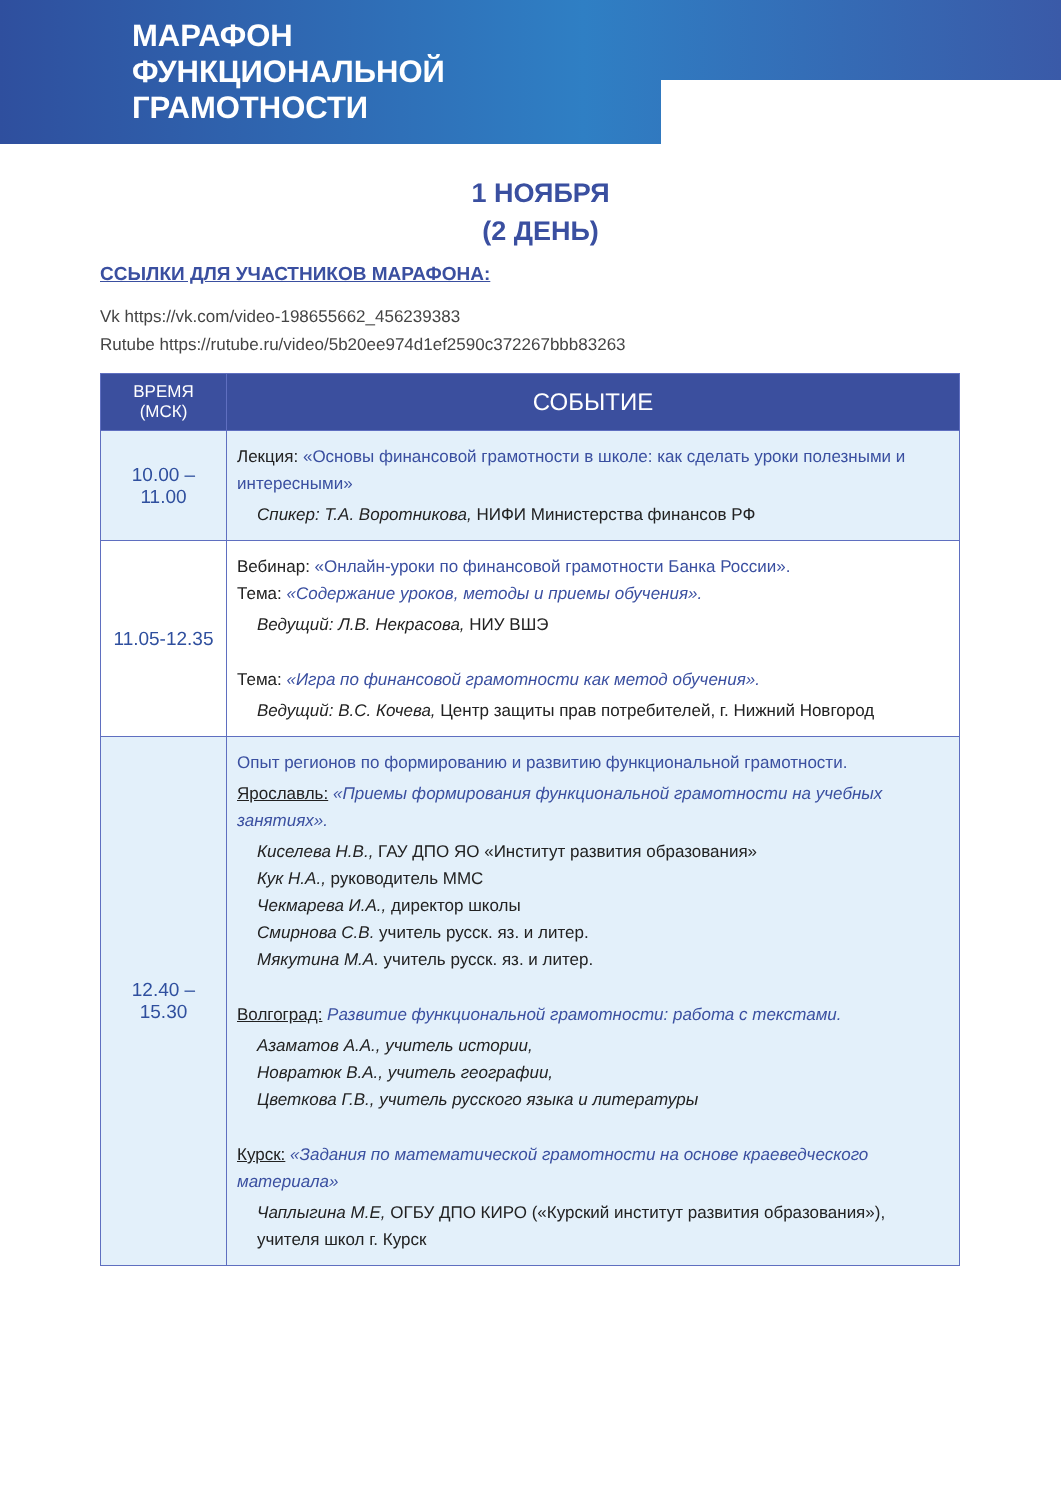МАРАФОН
ФУНКЦИОНАЛЬНОЙ
ГРАМОТНОСТИ
1 НОЯБРЯ
(2 ДЕНЬ)
ССЫЛКИ ДЛЯ УЧАСТНИКОВ МАРАФОНА:
Vk https://vk.com/video-198655662_456239383
Rutube https://rutube.ru/video/5b20ee974d1ef2590c372267bbb83263
| ВРЕМЯ (МСК) | СОБЫТИЕ |
| --- | --- |
| 10.00 – 11.00 | Лекция: «Основы финансовой грамотности в школе: как сделать уроки полезными и интересными» Спикер: Т.А. Воротникова, НИФИ Министерства финансов РФ |
| 11.05-12.35 | Вебинар: «Онлайн-уроки по финансовой грамотности Банка России». Тема: «Содержание уроков, методы и приемы обучения». Ведущий: Л.В. Некрасова, НИУ ВШЭ Тема: «Игра по финансовой грамотности как метод обучения». Ведущий: В.С. Кочева, Центр защиты прав потребителей, г. Нижний Новгород |
| 12.40 – 15.30 | Опыт регионов по формированию и развитию функциональной грамотности. Ярославль: «Приемы формирования функциональной грамотности на учебных занятиях». Киселева Н.В., ГАУ ДПО ЯО «Институт развития образования» Кук Н.А., руководитель ММС Чекмарева И.А., директор школы Смирнова С.В. учитель русск. яз. и литер. Мякутина М.А. учитель русск. яз. и литер. Волгоград: Развитие функциональной грамотности: работа с текстами. Азаматов А.А., учитель истории, Новратюк В.А., учитель географии, Цветкова Г.В., учитель русского языка и литературы Курск: «Задания по математической грамотности на основе краеведческого материала» Чаплыгина М.Е, ОГБУ ДПО КИРО («Курский институт развития образования»), учителя школ г. Курск |